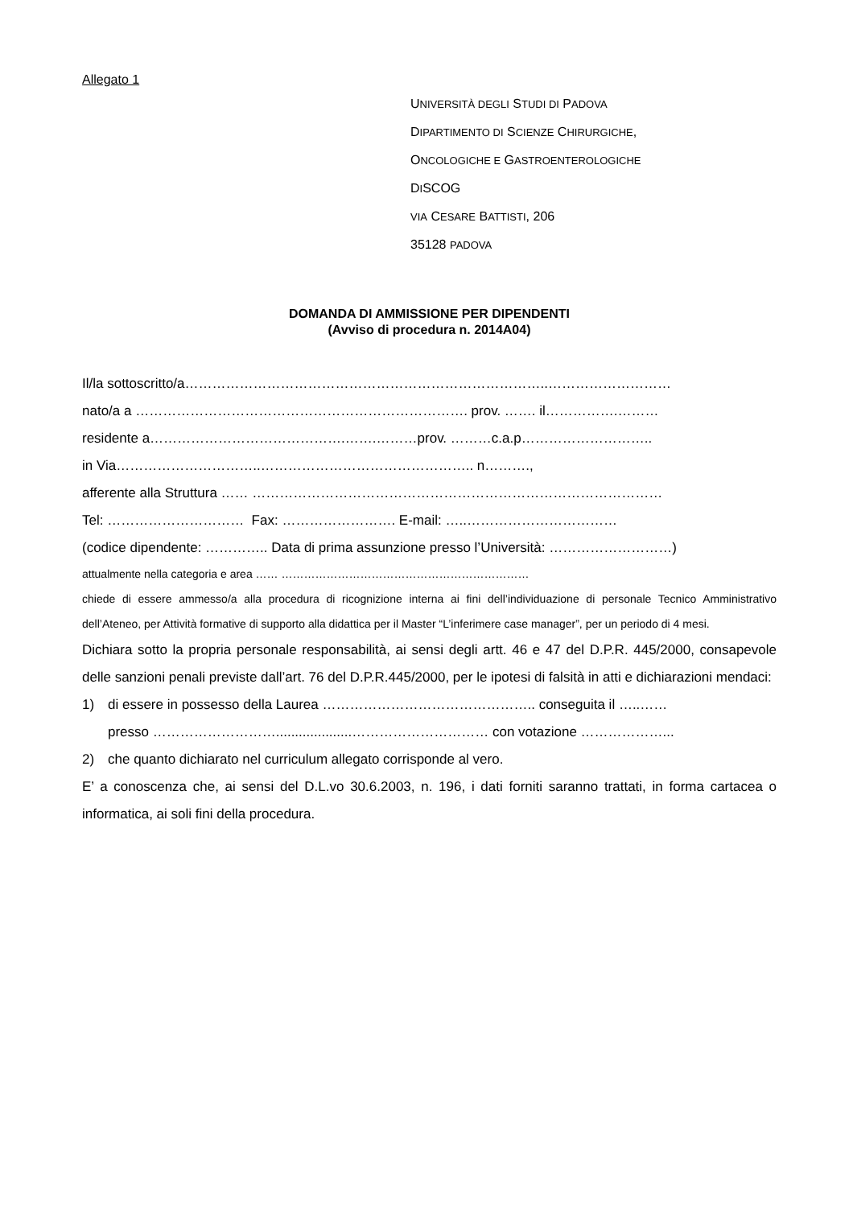Allegato 1
UNIVERSITÀ DEGLI STUDI DI PADOVA
DIPARTIMENTO DI SCIENZE CHIRURGICHE,
ONCOLOGICHE E GASTROENTEROLOGICHE
DISCOG
VIA CESARE BATTISTI, 206
35128 PADOVA
DOMANDA DI AMMISSIONE PER DIPENDENTI
(Avviso di procedura n. 2014A04)
Il/la sottoscritto/a……………………………………………………………………..………………………
nato/a a ………………………………………………………………. prov. ……. il…………….………
residente a…………………………………….…….………prov. ………c.a.p………………………..
in Via…………………………..……………………………………….. n……….,
afferente alla Struttura …… ………………………………………………………………………………
Tel: ………………………… Fax: ……………………. E-mail: …..……………………………
(codice dipendente: ………….. Data di prima assunzione presso l’Università: ………………………)
attualmente nella categoria e area …… …………………………………………………………
chiede di essere ammesso/a alla procedura di ricognizione interna ai fini dell’individuazione di personale Tecnico Amministrativo dell’Ateneo, per Attività formative di supporto alla didattica per il Master “L’inferimere case manager”, per un periodo di 4 mesi.
Dichiara sotto la propria personale responsabilità, ai sensi degli artt. 46 e 47 del D.P.R. 445/2000, consapevole delle sanzioni penali previste dall’art. 76 del D.P.R.445/2000, per le ipotesi di falsità in atti e dichiarazioni mendaci:
1) di essere in possesso della Laurea ……………………………………….. conseguita il …..……
presso ………………………....................………………………… con votazione ………………...
2) che quanto dichiarato nel curriculum allegato corrisponde al vero.
E’ a conoscenza che, ai sensi del D.L.vo 30.6.2003, n. 196, i dati forniti saranno trattati, in forma cartacea o informatica, ai soli fini della procedura.